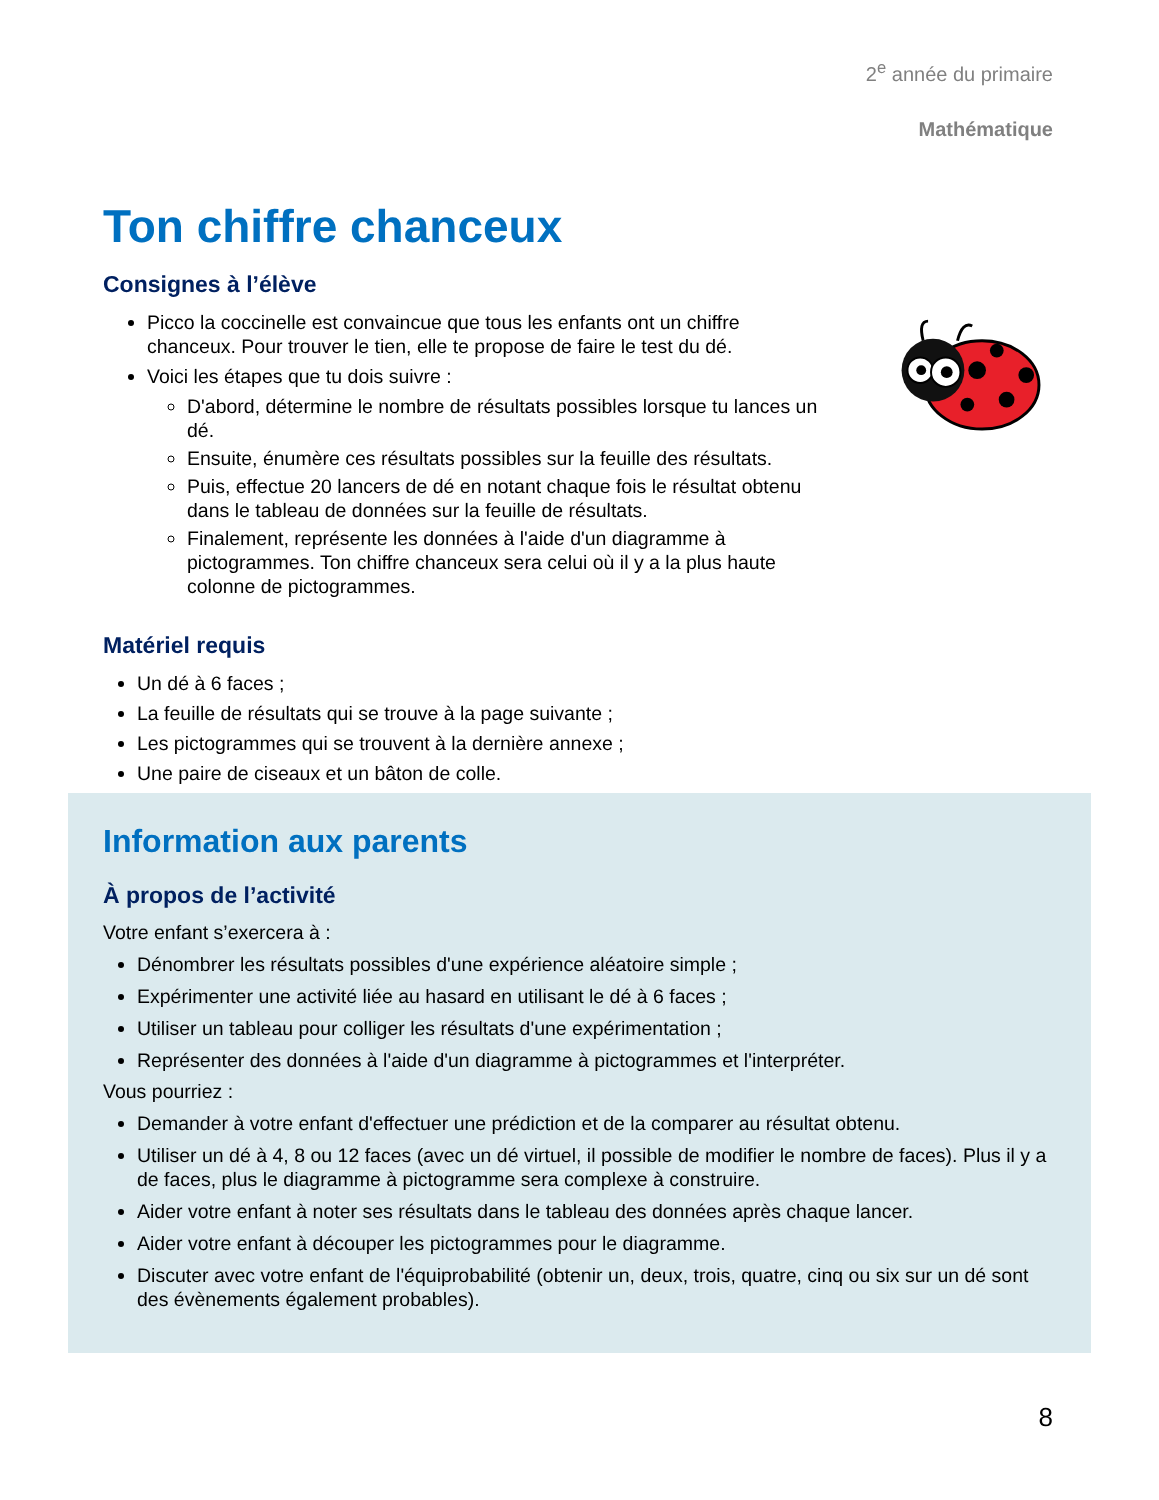2<sup>e</sup> année du primaire
Mathématique
Ton chiffre chanceux
Consignes à l’élève
Picco la coccinelle est convaincue que tous les enfants ont un chiffre chanceux. Pour trouver le tien, elle te propose de faire le test du dé.
Voici les étapes que tu dois suivre :
D'abord, détermine le nombre de résultats possibles lorsque tu lances un dé.
Ensuite, énumère ces résultats possibles sur la feuille des résultats.
Puis, effectue 20 lancers de dé en notant chaque fois le résultat obtenu dans le tableau de données sur la feuille de résultats.
Finalement, représente les données à l'aide d'un diagramme à pictogrammes. Ton chiffre chanceux sera celui où il y a la plus haute colonne de pictogrammes.
Matériel requis
Un dé à 6 faces ;
La feuille de résultats qui se trouve à la page suivante ;
Les pictogrammes qui se trouvent à la dernière annexe ;
Une paire de ciseaux et un bâton de colle.
Information aux parents
À propos de l’activité
Votre enfant s’exercera à :
Dénombrer les résultats possibles d'une expérience aléatoire simple ;
Expérimenter une activité liée au hasard en utilisant le dé à 6 faces ;
Utiliser un tableau pour colliger les résultats d'une expérimentation ;
Représenter des données à l'aide d'un diagramme à pictogrammes et l'interpréter.
Vous pourriez :
Demander à votre enfant d'effectuer une prédiction et de la comparer au résultat obtenu.
Utiliser un dé à 4, 8 ou 12 faces (avec un dé virtuel, il possible de modifier le nombre de faces). Plus il y a de faces, plus le diagramme à pictogramme sera complexe à construire.
Aider votre enfant à noter ses résultats dans le tableau des données après chaque lancer.
Aider votre enfant à découper les pictogrammes pour le diagramme.
Discuter avec votre enfant de l'équiprobabilité (obtenir un, deux, trois, quatre, cinq ou six sur un dé sont des évènements également probables).
8